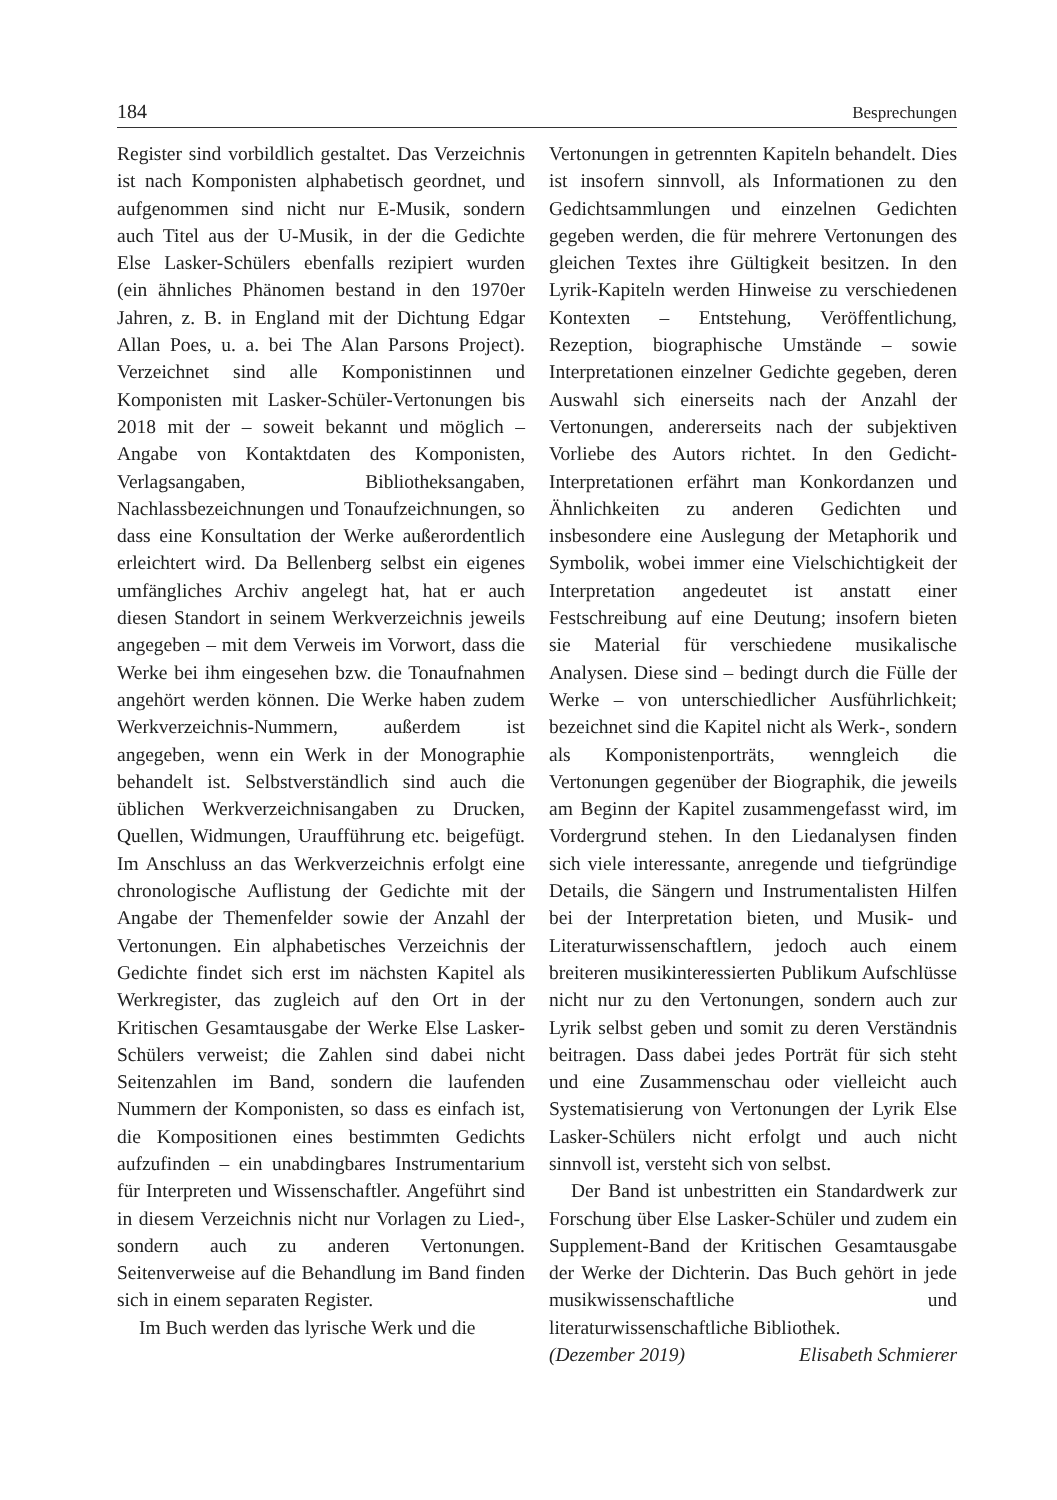184 Besprechungen
Register sind vorbildlich gestaltet. Das Verzeichnis ist nach Komponisten alphabetisch geordnet, und aufgenommen sind nicht nur E-Musik, sondern auch Titel aus der U-Musik, in der die Gedichte Else Lasker-Schülers ebenfalls rezipiert wurden (ein ähnliches Phänomen bestand in den 1970er Jahren, z. B. in England mit der Dichtung Edgar Allan Poes, u. a. bei The Alan Parsons Project). Verzeichnet sind alle Komponistinnen und Komponisten mit Lasker-Schüler-Vertonungen bis 2018 mit der – soweit bekannt und möglich – Angabe von Kontaktdaten des Komponisten, Verlagsangaben, Bibliotheksangaben, Nachlassbezeichnungen und Tonaufzeichnungen, so dass eine Konsultation der Werke außerordentlich erleichtert wird. Da Bellenberg selbst ein eigenes umfängliches Archiv angelegt hat, hat er auch diesen Standort in seinem Werkverzeichnis jeweils angegeben – mit dem Verweis im Vorwort, dass die Werke bei ihm eingesehen bzw. die Tonaufnahmen angehört werden können. Die Werke haben zudem Werkverzeichnis-Nummern, außerdem ist angegeben, wenn ein Werk in der Monographie behandelt ist. Selbstverständlich sind auch die üblichen Werkverzeichnisangaben zu Drucken, Quellen, Widmungen, Uraufführung etc. beigefügt. Im Anschluss an das Werkverzeichnis erfolgt eine chronologische Auflistung der Gedichte mit der Angabe der Themenfelder sowie der Anzahl der Vertonungen. Ein alphabetisches Verzeichnis der Gedichte findet sich erst im nächsten Kapitel als Werkregister, das zugleich auf den Ort in der Kritischen Gesamtausgabe der Werke Else Lasker-Schülers verweist; die Zahlen sind dabei nicht Seitenzahlen im Band, sondern die laufenden Nummern der Komponisten, so dass es einfach ist, die Kompositionen eines bestimmten Gedichts aufzufinden – ein unabdingbares Instrumentarium für Interpreten und Wissenschaftler. Angeführt sind in diesem Verzeichnis nicht nur Vorlagen zu Lied-, sondern auch zu anderen Vertonungen. Seitenverweise auf die Behandlung im Band finden sich in einem separaten Register.
Im Buch werden das lyrische Werk und die
Vertonungen in getrennten Kapiteln behandelt. Dies ist insofern sinnvoll, als Informationen zu den Gedichtsammlungen und einzelnen Gedichten gegeben werden, die für mehrere Vertonungen des gleichen Textes ihre Gültigkeit besitzen. In den Lyrik-Kapiteln werden Hinweise zu verschiedenen Kontexten – Entstehung, Veröffentlichung, Rezeption, biographische Umstände – sowie Interpretationen einzelner Gedichte gegeben, deren Auswahl sich einerseits nach der Anzahl der Vertonungen, andererseits nach der subjektiven Vorliebe des Autors richtet. In den Gedicht-Interpretationen erfährt man Konkordanzen und Ähnlichkeiten zu anderen Gedichten und insbesondere eine Auslegung der Metaphorik und Symbolik, wobei immer eine Vielschichtigkeit der Interpretation angedeutet ist anstatt einer Festschreibung auf eine Deutung; insofern bieten sie Material für verschiedene musikalische Analysen. Diese sind – bedingt durch die Fülle der Werke – von unterschiedlicher Ausführlichkeit; bezeichnet sind die Kapitel nicht als Werk-, sondern als Komponistenporträts, wenngleich die Vertonungen gegenüber der Biographik, die jeweils am Beginn der Kapitel zusammengefasst wird, im Vordergrund stehen. In den Liedanalysen finden sich viele interessante, anregende und tiefgründige Details, die Sängern und Instrumentalisten Hilfen bei der Interpretation bieten, und Musik- und Literaturwissenschaftlern, jedoch auch einem breiteren musikinteressierten Publikum Aufschlüsse nicht nur zu den Vertonungen, sondern auch zur Lyrik selbst geben und somit zu deren Verständnis beitragen. Dass dabei jedes Porträt für sich steht und eine Zusammenschau oder vielleicht auch Systematisierung von Vertonungen der Lyrik Else Lasker-Schülers nicht erfolgt und auch nicht sinnvoll ist, versteht sich von selbst.
Der Band ist unbestritten ein Standardwerk zur Forschung über Else Lasker-Schüler und zudem ein Supplement-Band der Kritischen Gesamtausgabe der Werke der Dichterin. Das Buch gehört in jede musikwissenschaftliche und literaturwissenschaftliche Bibliothek.
(Dezember 2019) Elisabeth Schmierer